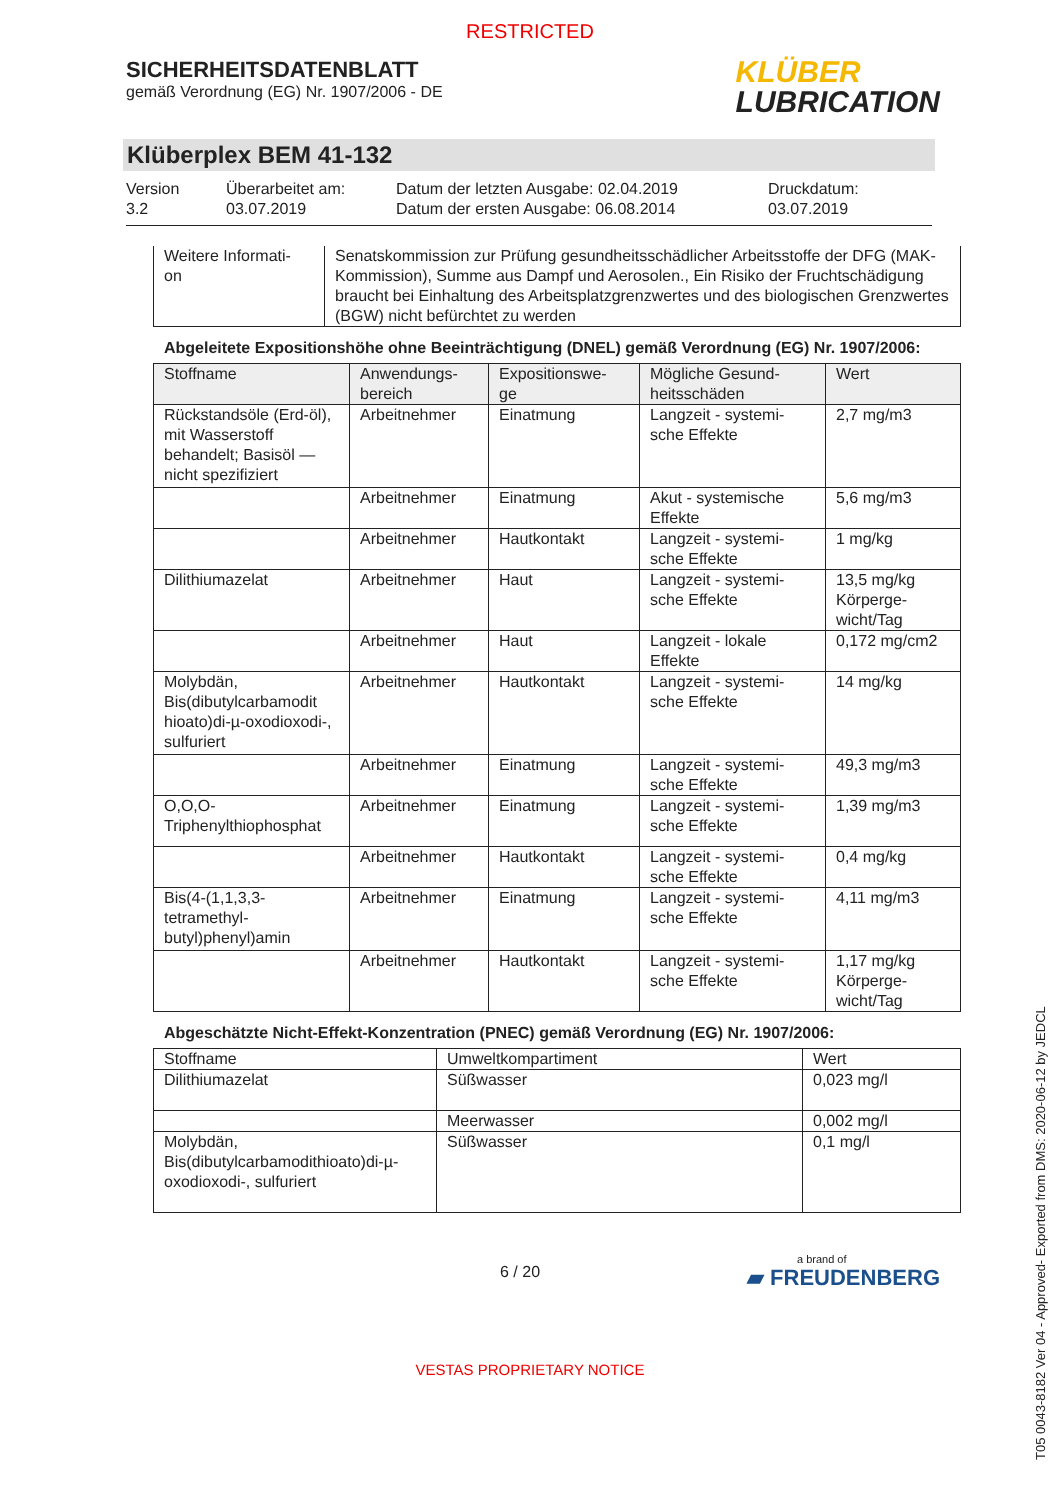RESTRICTED
SICHERHEITSDATENBLATT
gemäß Verordnung (EG) Nr. 1907/2006 - DE
KLÜBER
LUBRICATION
Klüberplex BEM 41-132
Version
3.2
Überarbeitet am:
03.07.2019
Datum der letzten Ausgabe: 02.04.2019
Datum der ersten Ausgabe: 06.08.2014
Druckdatum:
03.07.2019
| Weitere Informati- on | Senatskommission zur Prüfung gesundheitsschädlicher Arbeitsstoffe der DFG (MAK-Kommission), Summe aus Dampf und Aerosolen., Ein Risiko der Fruchtschädigung braucht bei Einhaltung des Arbeitsplatzgrenzwertes und des biologischen Grenzwertes (BGW) nicht befürchtet zu werden |
Abgeleitete Expositionshöhe ohne Beeinträchtigung (DNEL) gemäß Verordnung (EG) Nr. 1907/2006:
| Stoffname | Anwendungs- bereich | Expositionswe- ge | Mögliche Gesund- heitsschäden | Wert |
| --- | --- | --- | --- | --- |
| Rückstandsöle (Erd-öl), mit Wasserstoff behandelt; Basisöl — nicht spezifiziert | Arbeitnehmer | Einatmung | Langzeit - systemi-sche Effekte | 2,7 mg/m3 |
| | Arbeitnehmer | Einatmung | Akut - systemische Effekte | 5,6 mg/m3 |
| | Arbeitnehmer | Hautkontakt | Langzeit - systemi-sche Effekte | 1 mg/kg |
| Dilithiumazelat | Arbeitnehmer | Haut | Langzeit - systemi-sche Effekte | 13,5 mg/kg Körperge-wicht/Tag |
| | Arbeitnehmer | Haut | Langzeit - lokale Effekte | 0,172 mg/cm2 |
| Molybdän, Bis(dibutylcarbamodit hioato)di-µ-oxodioxodi-, sulfuriert | Arbeitnehmer | Hautkontakt | Langzeit - systemi-sche Effekte | 14 mg/kg |
| | Arbeitnehmer | Einatmung | Langzeit - systemi-sche Effekte | 49,3 mg/m3 |
| O,O,O-Triphenylthiophosphat | Arbeitnehmer | Einatmung | Langzeit - systemi-sche Effekte | 1,39 mg/m3 |
| | Arbeitnehmer | Hautkontakt | Langzeit - systemi-sche Effekte | 0,4 mg/kg |
| Bis(4-(1,1,3,3-tetramethyl-butyl)phenyl)amin | Arbeitnehmer | Einatmung | Langzeit - systemi-sche Effekte | 4,11 mg/m3 |
| | Arbeitnehmer | Hautkontakt | Langzeit - systemi-sche Effekte | 1,17 mg/kg Körperge-wicht/Tag |
Abgeschätzte Nicht-Effekt-Konzentration (PNEC) gemäß Verordnung (EG) Nr. 1907/2006:
| Stoffname | Umweltkompartiment | Wert |
| --- | --- | --- |
| Dilithiumazelat | Süßwasser | 0,023 mg/l |
| | Meerwasser | 0,002 mg/l |
| Molybdän, Bis(dibutylcarbamodithioato)di-µ-oxodioxodi-, sulfuriert | Süßwasser | 0,1 mg/l |
6 / 20
a brand of
▰ FREUDENBERG
VESTAS PROPRIETARY NOTICE
T05 0043-8182 Ver 04 - Approved- Exported from DMS: 2020-06-12 by JEDCL